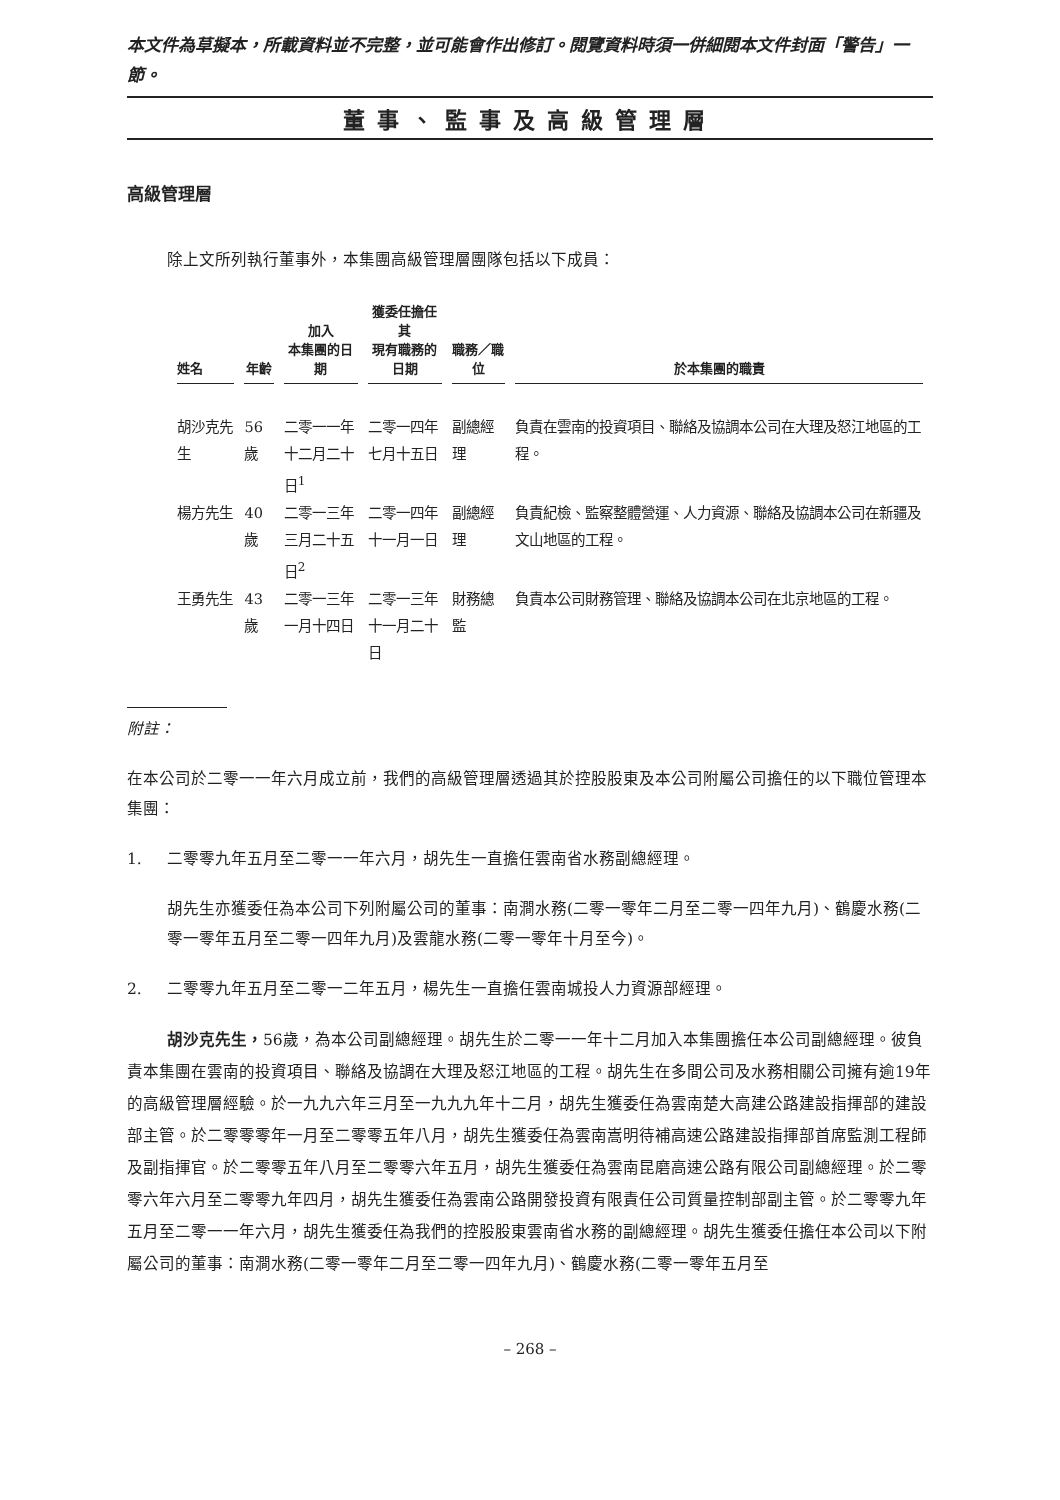本文件為草擬本，所載資料並不完整，並可能會作出修訂。閱覽資料時須一併細閱本文件封面「警告」一節。
董事、監事及高級管理層
高級管理層
除上文所列執行董事外，本集團高級管理層團隊包括以下成員：
| 姓名 | 年齡 | 加入 本集團的日期 | 獲委任擔任其 現有職務的日期 | 職務／職位 | 於本集團的職責 |
| --- | --- | --- | --- | --- | --- |
| 胡沙克先生 | 56歲 | 二零一一年 十二月二十日<sup>1</sup> | 二零一四年 七月十五日 | 副總經理 | 負責在雲南的投資項目、聯絡及協調本公司在大理及怒江地區的工程。 |
| 楊方先生 | 40歲 | 二零一三年 三月二十五日<sup>2</sup> | 二零一四年 十一月一日 | 副總經理 | 負責紀檢、監察整體營運、人力資源、聯絡及協調本公司在新疆及文山地區的工程。 |
| 王勇先生 | 43歲 | 二零一三年 一月十四日 | 二零一三年 十一月二十日 | 財務總監 | 負責本公司財務管理、聯絡及協調本公司在北京地區的工程。 |
附註：
在本公司於二零一一年六月成立前，我們的高級管理層透過其於控股股東及本公司附屬公司擔任的以下職位管理本集團：
1. 二零零九年五月至二零一一年六月，胡先生一直擔任雲南省水務副總經理。
胡先生亦獲委任為本公司下列附屬公司的董事：南澗水務(二零一零年二月至二零一四年九月)、鶴慶水務(二零一零年五月至二零一四年九月)及雲龍水務(二零一零年十月至今)。
2. 二零零九年五月至二零一二年五月，楊先生一直擔任雲南城投人力資源部經理。
胡沙克先生，56歲，為本公司副總經理。胡先生於二零一一年十二月加入本集團擔任本公司副總經理。彼負責本集團在雲南的投資項目、聯絡及協調在大理及怒江地區的工程。胡先生在多間公司及水務相關公司擁有逾19年的高級管理層經驗。於一九九六年三月至一九九九年十二月，胡先生獲委任為雲南楚大高建公路建設指揮部的建設部主管。於二零零零年一月至二零零五年八月，胡先生獲委任為雲南嵩明待補高速公路建設指揮部首席監測工程師及副指揮官。於二零零五年八月至二零零六年五月，胡先生獲委任為雲南昆磨高速公路有限公司副總經理。於二零零六年六月至二零零九年四月，胡先生獲委任為雲南公路開發投資有限責任公司質量控制部副主管。於二零零九年五月至二零一一年六月，胡先生獲委任為我們的控股股東雲南省水務的副總經理。胡先生獲委任擔任本公司以下附屬公司的董事：南澗水務(二零一零年二月至二零一四年九月)、鶴慶水務(二零一零年五月至
– 268 –